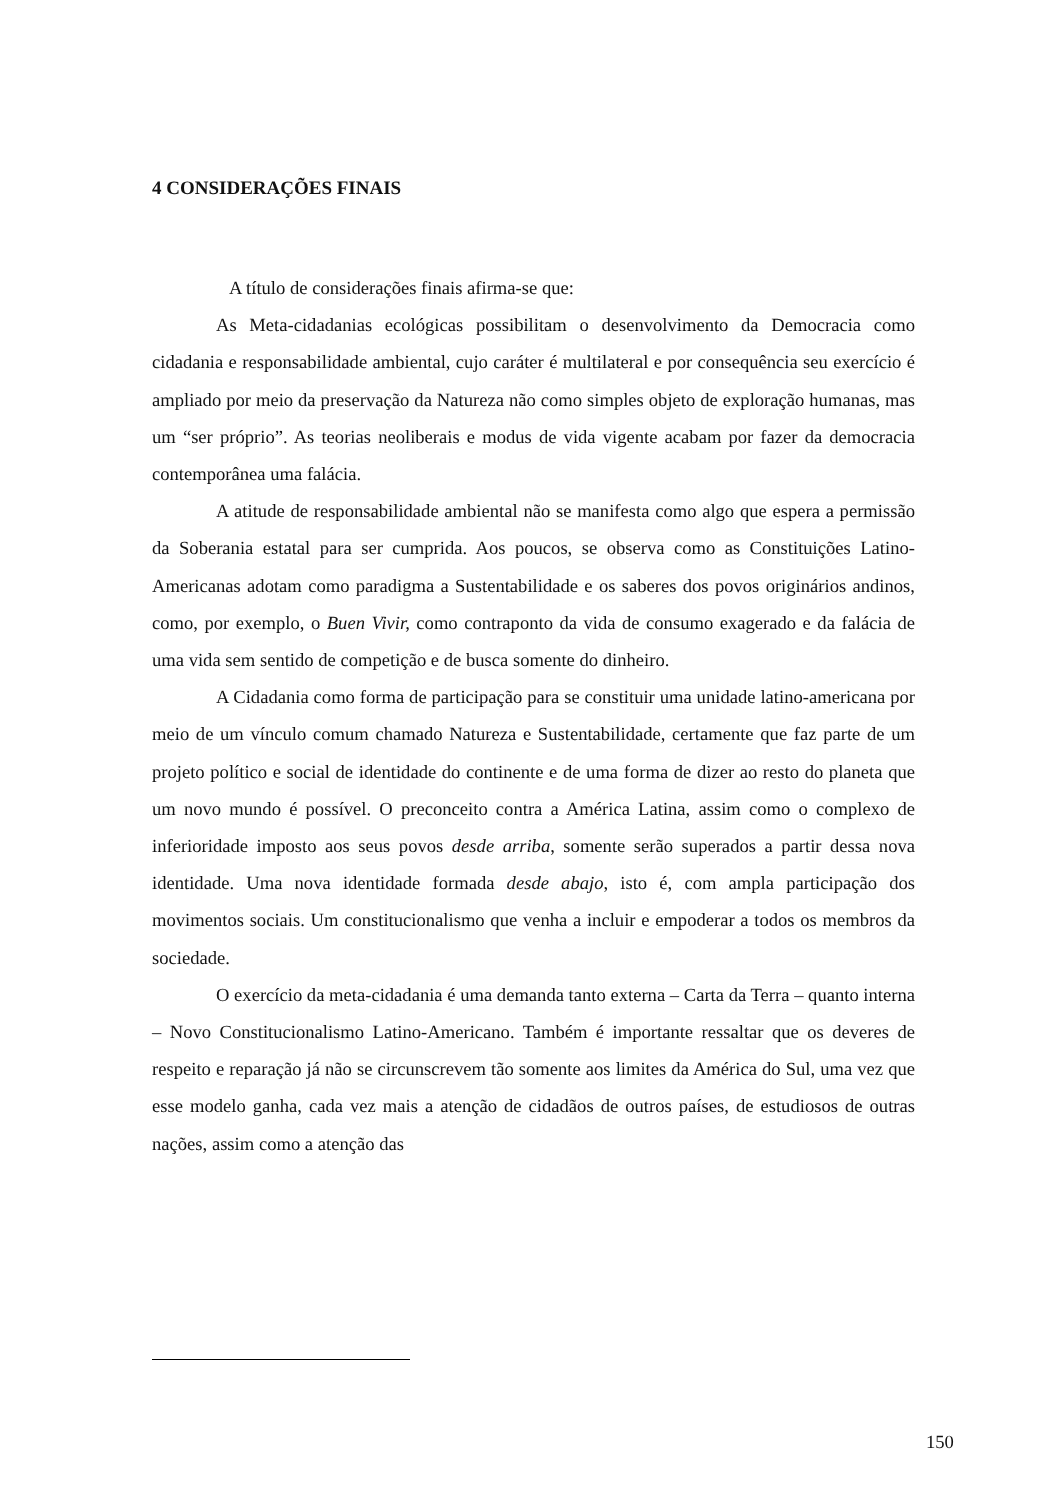4 CONSIDERAÇÕES FINAIS
A título de considerações finais afirma-se que:
As Meta-cidadanias ecológicas possibilitam o desenvolvimento da Democracia como cidadania e responsabilidade ambiental, cujo caráter é multilateral e por consequência seu exercício é ampliado por meio da preservação da Natureza não como simples objeto de exploração humanas, mas um “ser próprio”. As teorias neoliberais e modus de vida vigente acabam por fazer da democracia contemporânea uma falácia.
A atitude de responsabilidade ambiental não se manifesta como algo que espera a permissão da Soberania estatal para ser cumprida. Aos poucos, se observa como as Constituições Latino-Americanas adotam como paradigma a Sustentabilidade e os saberes dos povos originários andinos, como, por exemplo, o Buen Vivir, como contraponto da vida de consumo exagerado e da falácia de uma vida sem sentido de competição e de busca somente do dinheiro.
A Cidadania como forma de participação para se constituir uma unidade latino-americana por meio de um vínculo comum chamado Natureza e Sustentabilidade, certamente que faz parte de um projeto político e social de identidade do continente e de uma forma de dizer ao resto do planeta que um novo mundo é possível. O preconceito contra a América Latina, assim como o complexo de inferioridade imposto aos seus povos desde arriba, somente serão superados a partir dessa nova identidade. Uma nova identidade formada desde abajo, isto é, com ampla participação dos movimentos sociais. Um constitucionalismo que venha a incluir e empoderar a todos os membros da sociedade.
O exercício da meta-cidadania é uma demanda tanto externa – Carta da Terra – quanto interna – Novo Constitucionalismo Latino-Americano. Também é importante ressaltar que os deveres de respeito e reparação já não se circunscrevem tão somente aos limites da América do Sul, uma vez que esse modelo ganha, cada vez mais a atenção de cidadãos de outros países, de estudiosos de outras nações, assim como a atenção das
150